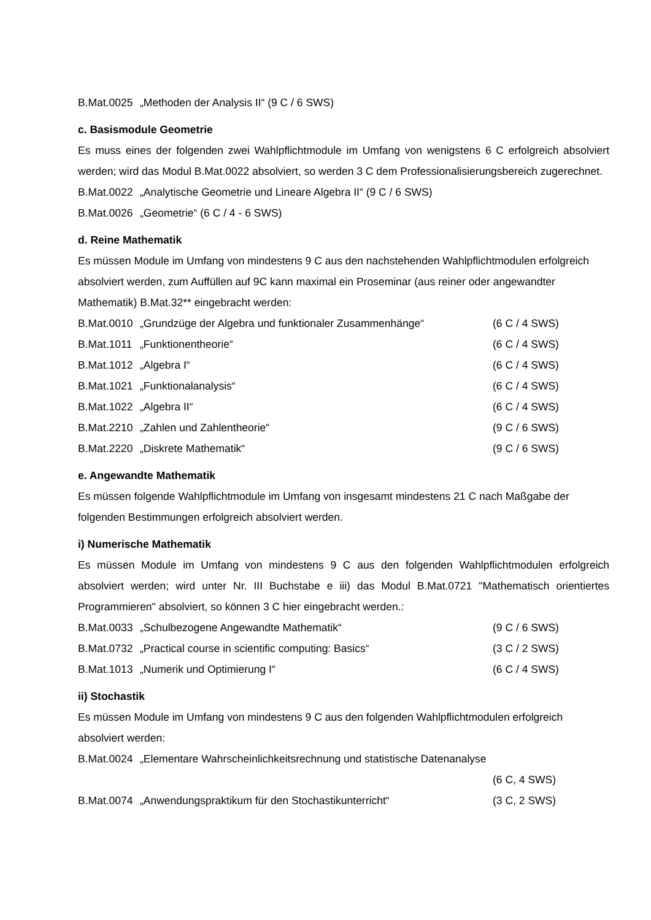B.Mat.0025 „Methoden der Analysis II“ (9 C / 6 SWS)
c. Basismodule Geometrie
Es muss eines der folgenden zwei Wahlpflichtmodule im Umfang von wenigstens 6 C erfolgreich absolviert werden; wird das Modul B.Mat.0022 absolviert, so werden 3 C dem Professionalisierungsbereich zugerechnet.
B.Mat.0022 „Analytische Geometrie und Lineare Algebra II“ (9 C / 6 SWS)
B.Mat.0026 „Geometrie“ (6 C / 4 - 6 SWS)
d. Reine Mathematik
Es müssen Module im Umfang von mindestens 9 C aus den nachstehenden Wahlpflichtmodulen erfolgreich absolviert werden, zum Auffüllen auf 9C kann maximal ein Proseminar (aus reiner oder angewandter Mathematik) B.Mat.32** eingebracht werden:
B.Mat.0010 „Grundzüge der Algebra und funktionaler Zusammenhänge“(6 C / 4 SWS)
B.Mat.1011 „Funktionentheorie“(6 C / 4 SWS)
B.Mat.1012 „Algebra I“(6 C / 4 SWS)
B.Mat.1021 „Funktionalanalysis“(6 C / 4 SWS)
B.Mat.1022 „Algebra II“(6 C / 4 SWS)
B.Mat.2210 „Zahlen und Zahlentheorie“(9 C / 6 SWS)
B.Mat.2220 „Diskrete Mathematik“(9 C / 6 SWS)
e. Angewandte Mathematik
Es müssen folgende Wahlpflichtmodule im Umfang von insgesamt mindestens 21 C nach Maßgabe der folgenden Bestimmungen erfolgreich absolviert werden.
i) Numerische Mathematik
Es müssen Module im Umfang von mindestens 9 C aus den folgenden Wahlpflichtmodulen erfolgreich absolviert werden; wird unter Nr. III Buchstabe e iii) das Modul B.Mat.0721 "Mathematisch orientiertes Programmieren" absolviert, so können 3 C hier eingebracht werden.:
B.Mat.0033 „Schulbezogene Angewandte Mathematik“(9 C / 6 SWS)
B.Mat.0732 „Practical course in scientific computing: Basics“(3 C / 2 SWS)
B.Mat.1013 „Numerik und Optimierung I“(6 C / 4 SWS)
ii) Stochastik
Es müssen Module im Umfang von mindestens 9 C aus den folgenden Wahlpflichtmodulen erfolgreich absolviert werden:
B.Mat.0024 „Elementare Wahrscheinlichkeitsrechnung und statistische Datenanalyse
(6 C, 4 SWS)
B.Mat.0074 „Anwendungspraktikum für den Stochastikunterricht“(3 C, 2 SWS)